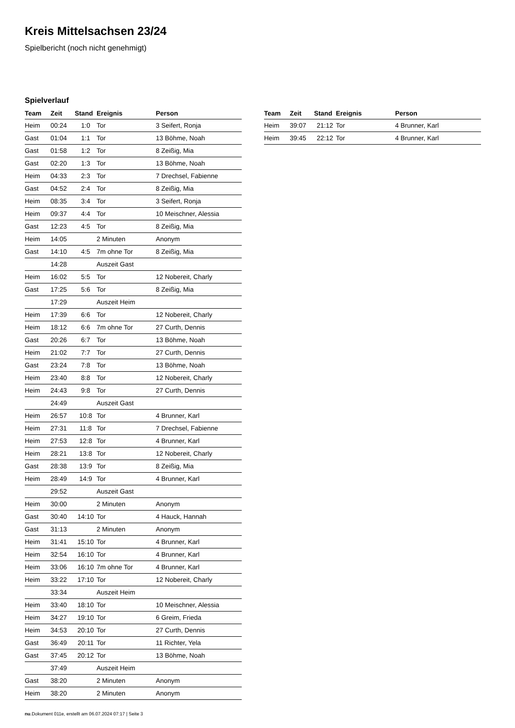Kreis Mittelsachsen 23/24
Spielbericht (noch nicht genehmigt)
Spielverlauf
| Team | Zeit | Stand | Ereignis | Person |
| --- | --- | --- | --- | --- |
| Heim | 00:24 | 1:0 | Tor | 3 Seifert, Ronja |
| Gast | 01:04 | 1:1 | Tor | 13 Böhme, Noah |
| Gast | 01:58 | 1:2 | Tor | 8 Zeißig, Mia |
| Gast | 02:20 | 1:3 | Tor | 13 Böhme, Noah |
| Heim | 04:33 | 2:3 | Tor | 7 Drechsel, Fabienne |
| Gast | 04:52 | 2:4 | Tor | 8 Zeißig, Mia |
| Heim | 08:35 | 3:4 | Tor | 3 Seifert, Ronja |
| Heim | 09:37 | 4:4 | Tor | 10 Meischner, Alessia |
| Gast | 12:23 | 4:5 | Tor | 8 Zeißig, Mia |
| Heim | 14:05 | | 2 Minuten | Anonym |
| Gast | 14:10 | 4:5 | 7m ohne Tor | 8 Zeißig, Mia |
| | 14:28 | | Auszeit Gast | |
| Heim | 16:02 | 5:5 | Tor | 12 Nobereit, Charly |
| Gast | 17:25 | 5:6 | Tor | 8 Zeißig, Mia |
| | 17:29 | | Auszeit Heim | |
| Heim | 17:39 | 6:6 | Tor | 12 Nobereit, Charly |
| Heim | 18:12 | 6:6 | 7m ohne Tor | 27 Curth, Dennis |
| Gast | 20:26 | 6:7 | Tor | 13 Böhme, Noah |
| Heim | 21:02 | 7:7 | Tor | 27 Curth, Dennis |
| Gast | 23:24 | 7:8 | Tor | 13 Böhme, Noah |
| Heim | 23:40 | 8:8 | Tor | 12 Nobereit, Charly |
| Heim | 24:43 | 9:8 | Tor | 27 Curth, Dennis |
| | 24:49 | | Auszeit Gast | |
| Heim | 26:57 | 10:8 | Tor | 4 Brunner, Karl |
| Heim | 27:31 | 11:8 | Tor | 7 Drechsel, Fabienne |
| Heim | 27:53 | 12:8 | Tor | 4 Brunner, Karl |
| Heim | 28:21 | 13:8 | Tor | 12 Nobereit, Charly |
| Gast | 28:38 | 13:9 | Tor | 8 Zeißig, Mia |
| Heim | 28:49 | 14:9 | Tor | 4 Brunner, Karl |
| | 29:52 | | Auszeit Gast | |
| Heim | 30:00 | | 2 Minuten | Anonym |
| Gast | 30:40 | 14:10 | Tor | 4 Hauck, Hannah |
| Gast | 31:13 | | 2 Minuten | Anonym |
| Heim | 31:41 | 15:10 | Tor | 4 Brunner, Karl |
| Heim | 32:54 | 16:10 | Tor | 4 Brunner, Karl |
| Heim | 33:06 | 16:10 | 7m ohne Tor | 4 Brunner, Karl |
| Heim | 33:22 | 17:10 | Tor | 12 Nobereit, Charly |
| | 33:34 | | Auszeit Heim | |
| Heim | 33:40 | 18:10 | Tor | 10 Meischner, Alessia |
| Heim | 34:27 | 19:10 | Tor | 6 Greim, Frieda |
| Heim | 34:53 | 20:10 | Tor | 27 Curth, Dennis |
| Gast | 36:49 | 20:11 | Tor | 11 Richter, Yela |
| Gast | 37:45 | 20:12 | Tor | 13 Böhme, Noah |
| | 37:49 | | Auszeit Heim | |
| Gast | 38:20 | | 2 Minuten | Anonym |
| Heim | 38:20 | | 2 Minuten | Anonym |
| Team | Zeit | Stand | Ereignis | Person |
| --- | --- | --- | --- | --- |
| Heim | 39:07 | 21:12 | Tor | 4 Brunner, Karl |
| Heim | 39:45 | 22:12 | Tor | 4 Brunner, Karl |
nu.Dokument 011e, erstellt am 06.07.2024 07:17 | Seite 3